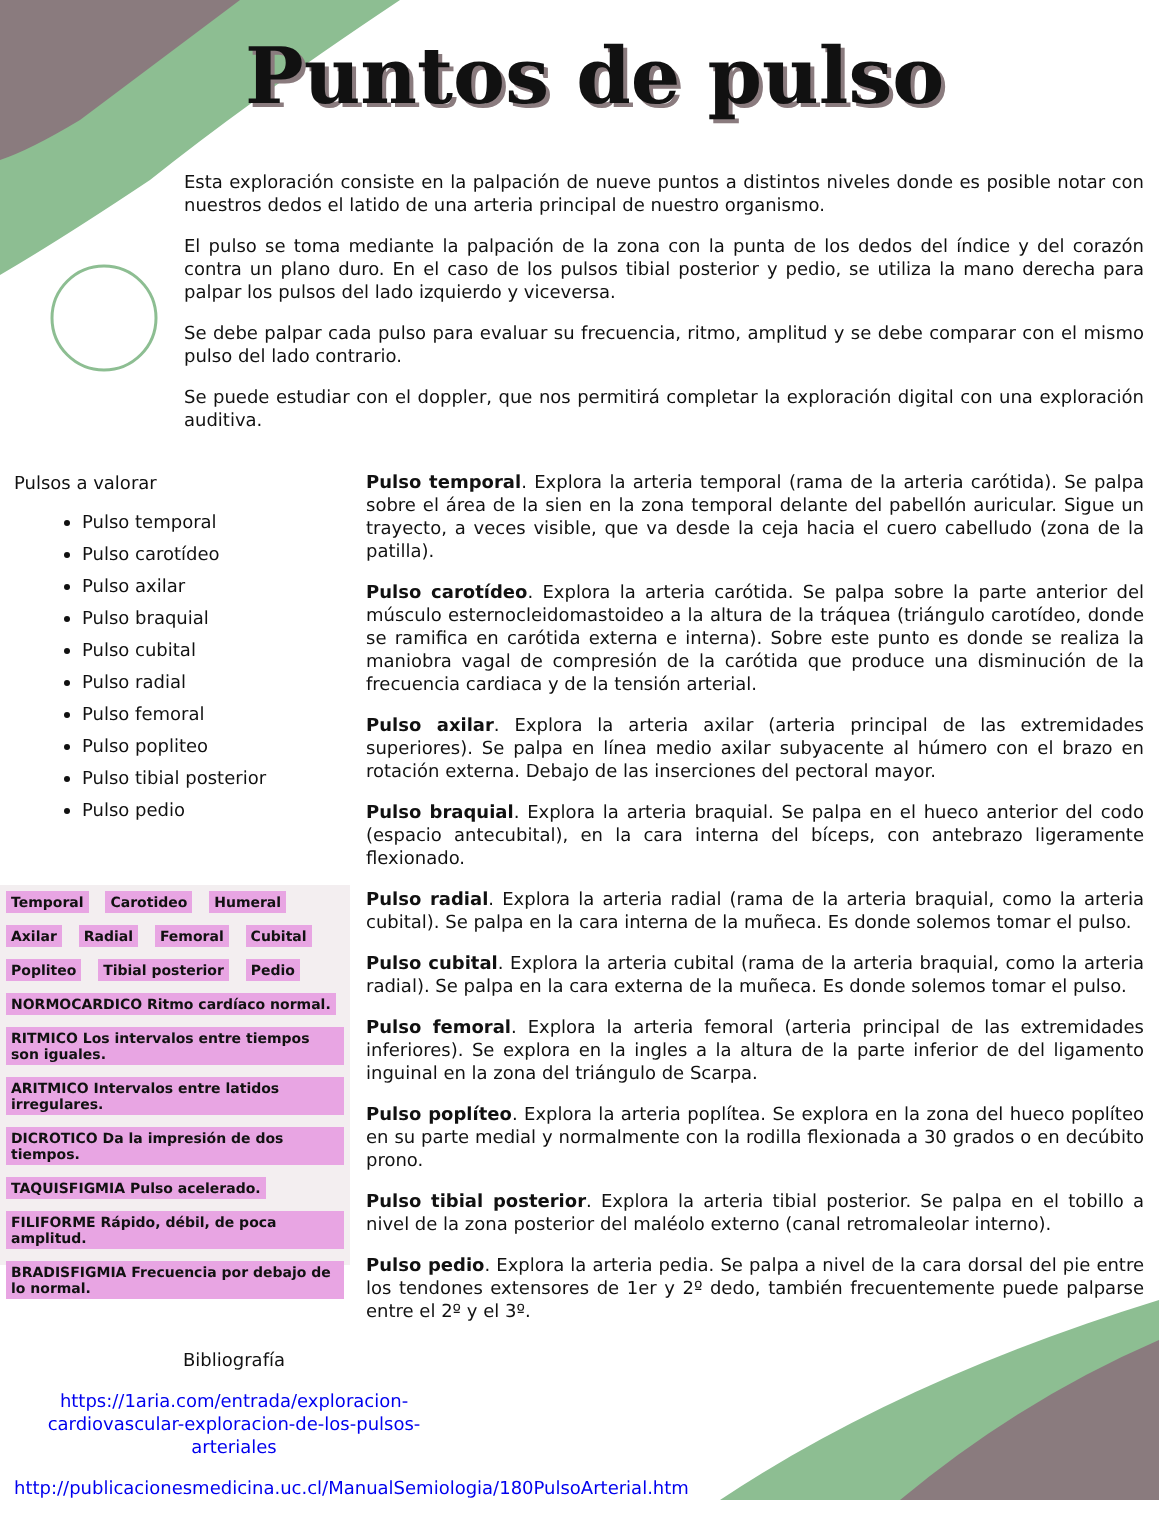Puntos de pulso
Esta exploración consiste en la palpación de nueve puntos a distintos niveles donde es posible notar con nuestros dedos el latido de una arteria principal de nuestro organismo.
El pulso se toma mediante la palpación de la zona con la punta de los dedos del índice y del corazón contra un plano duro. En el caso de los pulsos tibial posterior y pedio, se utiliza la mano derecha para palpar los pulsos del lado izquierdo y viceversa.
Se debe palpar cada pulso para evaluar su frecuencia, ritmo, amplitud y se debe comparar con el mismo pulso del lado contrario.
Se puede estudiar con el doppler, que nos permitirá completar la exploración digital con una exploración auditiva.
Pulsos a valorar
Pulso temporal
Pulso carotídeo
Pulso axilar
Pulso braquial
Pulso cubital
Pulso radial
Pulso femoral
Pulso popliteo
Pulso tibial posterior
Pulso pedio
Temporal Carotideo Humeral Axilar Radial Femoral Cubital Popliteo Tibial posterior Pedio
NORMOCARDICO Ritmo cardíaco normal. RITMICO Los intervalos entre tiempos son iguales. ARITMICO Intervalos entre latidos irregulares. DICROTICO Da la impresión de dos tiempos. TAQUISFIGMIA Pulso acelerado. FILIFORME Rápido, débil, de poca amplitud. BRADISFIGMIA Frecuencia por debajo de lo normal.
Pulso temporal. Explora la arteria temporal (rama de la arteria carótida). Se palpa sobre el área de la sien en la zona temporal delante del pabellón auricular. Sigue un trayecto, a veces visible, que va desde la ceja hacia el cuero cabelludo (zona de la patilla).
Pulso carotídeo. Explora la arteria carótida. Se palpa sobre la parte anterior del músculo esternocleidomastoideo a la altura de la tráquea (triángulo carotídeo, donde se ramifica en carótida externa e interna). Sobre este punto es donde se realiza la maniobra vagal de compresión de la carótida que produce una disminución de la frecuencia cardiaca y de la tensión arterial.
Pulso axilar. Explora la arteria axilar (arteria principal de las extremidades superiores). Se palpa en línea medio axilar subyacente al húmero con el brazo en rotación externa. Debajo de las inserciones del pectoral mayor.
Pulso braquial. Explora la arteria braquial. Se palpa en el hueco anterior del codo (espacio antecubital), en la cara interna del bíceps, con antebrazo ligeramente flexionado.
Pulso radial. Explora la arteria radial (rama de la arteria braquial, como la arteria cubital). Se palpa en la cara interna de la muñeca. Es donde solemos tomar el pulso.
Pulso cubital. Explora la arteria cubital (rama de la arteria braquial, como la arteria radial). Se palpa en la cara externa de la muñeca. Es donde solemos tomar el pulso.
Pulso femoral. Explora la arteria femoral (arteria principal de las extremidades inferiores). Se explora en la ingles a la altura de la parte inferior de del ligamento inguinal en la zona del triángulo de Scarpa.
Pulso poplíteo. Explora la arteria poplítea. Se explora en la zona del hueco poplíteo en su parte medial y normalmente con la rodilla flexionada a 30 grados o en decúbito prono.
Pulso tibial posterior. Explora la arteria tibial posterior. Se palpa en el tobillo a nivel de la zona posterior del maléolo externo (canal retromaleolar interno).
Pulso pedio. Explora la arteria pedia. Se palpa a nivel de la cara dorsal del pie entre los tendones extensores de 1er y 2º dedo, también frecuentemente puede palparse entre el 2º y el 3º.
Bibliografía
https://1aria.com/entrada/exploracion-cardiovascular-exploracion-de-los-pulsos-arteriales
http://publicacionesmedicina.uc.cl/ManualSemiologia/180PulsoArterial.htm